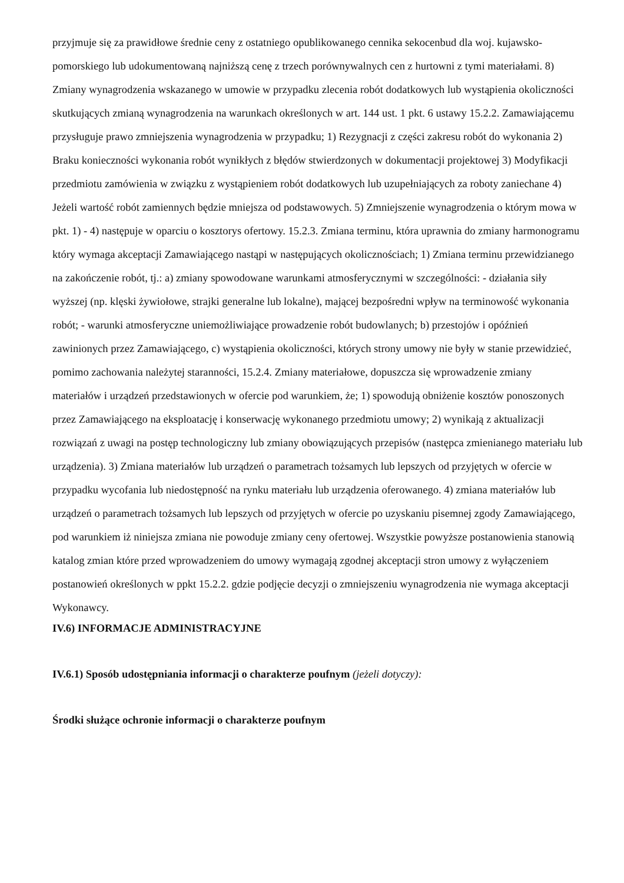przyjmuje się za prawidłowe średnie ceny z ostatniego opublikowanego cennika sekocenbud dla woj. kujawsko-pomorskiego lub udokumentowaną najniższą cenę z trzech porównywalnych cen z hurtowni z tymi materiałami. 8) Zmiany wynagrodzenia wskazanego w umowie w przypadku zlecenia robót dodatkowych lub wystąpienia okoliczności skutkujących zmianą wynagrodzenia na warunkach określonych w art. 144 ust. 1 pkt. 6 ustawy 15.2.2. Zamawiającemu przysługuje prawo zmniejszenia wynagrodzenia w przypadku; 1) Rezygnacji z części zakresu robót do wykonania 2) Braku konieczności wykonania robót wynikłych z błędów stwierdzonych w dokumentacji projektowej 3) Modyfikacji przedmiotu zamówienia w związku z wystąpieniem robót dodatkowych lub uzupełniających za roboty zaniechane 4) Jeżeli wartość robót zamiennych będzie mniejsza od podstawowych. 5) Zmniejszenie wynagrodzenia o którym mowa w pkt. 1) - 4) następuje w oparciu o kosztorys ofertowy. 15.2.3. Zmiana terminu, która uprawnia do zmiany harmonogramu który wymaga akceptacji Zamawiającego nastąpi w następujących okolicznościach; 1) Zmiana terminu przewidzianego na zakończenie robót, tj.: a) zmiany spowodowane warunkami atmosferycznymi w szczególności: - działania siły wyższej (np. klęski żywiołowe, strajki generalne lub lokalne), mającej bezpośredni wpływ na terminowość wykonania robót; - warunki atmosferyczne uniemożliwiające prowadzenie robót budowlanych; b) przestojów i opóźnień zawinionych przez Zamawiającego, c) wystąpienia okoliczności, których strony umowy nie były w stanie przewidzieć, pomimo zachowania należytej staranności, 15.2.4. Zmiany materiałowe, dopuszcza się wprowadzenie zmiany materiałów i urządzeń przedstawionych w ofercie pod warunkiem, że; 1) spowodują obniżenie kosztów ponoszonych przez Zamawiającego na eksploatację i konserwację wykonanego przedmiotu umowy; 2) wynikają z aktualizacji rozwiązań z uwagi na postęp technologiczny lub zmiany obowiązujących przepisów (następca zmienianego materiału lub urządzenia). 3) Zmiana materiałów lub urządzeń o parametrach tożsamych lub lepszych od przyjętych w ofercie w przypadku wycofania lub niedostępność na rynku materiału lub urządzenia oferowanego. 4) zmiana materiałów lub urządzeń o parametrach tożsamych lub lepszych od przyjętych w ofercie po uzyskaniu pisemnej zgody Zamawiającego, pod warunkiem iż niniejsza zmiana nie powoduje zmiany ceny ofertowej. Wszystkie powyższe postanowienia stanowią katalog zmian które przed wprowadzeniem do umowy wymagają zgodnej akceptacji stron umowy z wyłączeniem postanowień określonych w ppkt 15.2.2. gdzie podjęcie decyzji o zmniejszeniu wynagrodzenia nie wymaga akceptacji Wykonawcy.
IV.6) INFORMACJE ADMINISTRACYJNE
IV.6.1) Sposób udostępniania informacji o charakterze poufnym (jeżeli dotyczy):
Środki służące ochronie informacji o charakterze poufnym